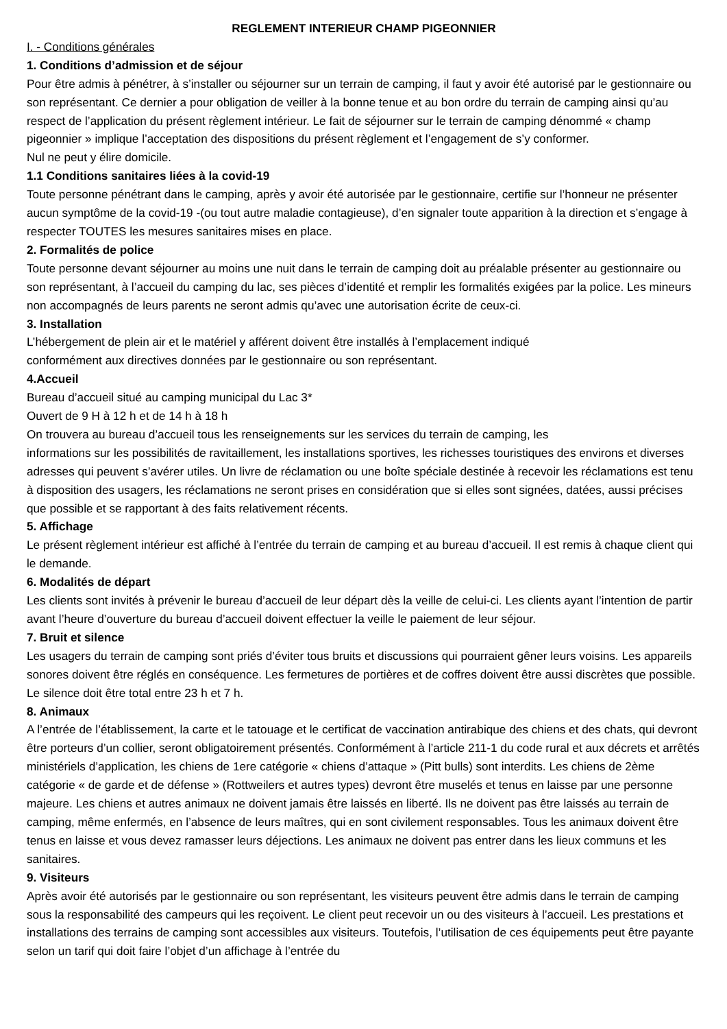REGLEMENT INTERIEUR CHAMP PIGEONNIER
I. - Conditions générales
1. Conditions d’admission et de séjour
Pour être admis à pénétrer, à s’installer ou séjourner sur un terrain de camping, il faut y avoir été autorisé par le gestionnaire ou son représentant. Ce dernier a pour obligation de veiller à la bonne tenue et au bon ordre du terrain de camping ainsi qu’au respect de l’application du présent règlement intérieur. Le fait de séjourner sur le terrain de camping dénommé « champ pigeonnier » implique l’acceptation des dispositions du présent règlement et l’engagement de s’y conformer.
Nul ne peut y élire domicile.
1.1 Conditions sanitaires liées à la covid-19
Toute personne pénétrant dans le camping, après y avoir été autorisée par le gestionnaire, certifie sur l’honneur ne présenter aucun symptôme de la covid-19 -(ou tout autre maladie contagieuse), d’en signaler toute apparition à la direction et s’engage à respecter TOUTES les mesures sanitaires mises en place.
2. Formalités de police
Toute personne devant séjourner au moins une nuit dans le terrain de camping doit au préalable présenter au gestionnaire ou son représentant, à l’accueil du camping du lac, ses pièces d’identité et remplir les formalités exigées par la police. Les mineurs non accompagnés de leurs parents ne seront admis qu’avec une autorisation écrite de ceux-ci.
3. Installation
L’hébergement de plein air et le matériel y afférent doivent être installés à l’emplacement indiqué
conformément aux directives données par le gestionnaire ou son représentant.
4.Accueil
Bureau d’accueil situé au camping municipal du Lac 3*
Ouvert de 9 H à 12 h et de 14 h à 18 h
On trouvera au bureau d’accueil tous les renseignements sur les services du terrain de camping, les
informations sur les possibilités de ravitaillement, les installations sportives, les richesses touristiques des environs et diverses adresses qui peuvent s’avérer utiles. Un livre de réclamation ou une boîte spéciale destinée à recevoir les réclamations est tenu à disposition des usagers, les réclamations ne seront prises en considération que si elles sont signées, datées, aussi précises que possible et se rapportant à des faits relativement récents.
5. Affichage
Le présent règlement intérieur est affiché à l’entrée du terrain de camping et au bureau d’accueil. Il est remis à chaque client qui le demande.
6. Modalités de départ
Les clients sont invités à prévenir le bureau d’accueil de leur départ dès la veille de celui-ci. Les clients ayant l’intention de partir avant l’heure d’ouverture du bureau d’accueil doivent effectuer la veille le paiement de leur séjour.
7. Bruit et silence
Les usagers du terrain de camping sont priés d’éviter tous bruits et discussions qui pourraient gêner leurs voisins. Les appareils sonores doivent être réglés en conséquence. Les fermetures de portières et de coffres doivent être aussi discrètes que possible. Le silence doit être total entre 23 h et 7 h.
8. Animaux
A l’entrée de l’établissement, la carte et le tatouage et le certificat de vaccination antirabique des chiens et des chats, qui devront être porteurs d’un collier, seront obligatoirement présentés. Conformément à l’article 211-1 du code rural et aux décrets et arrêtés ministériels d’application, les chiens de 1ere catégorie « chiens d’attaque » (Pitt bulls) sont interdits. Les chiens de 2ème catégorie « de garde et de défense » (Rottweilers et autres types) devront être muselés et tenus en laisse par une personne majeure. Les chiens et autres animaux ne doivent jamais être laissés en liberté. Ils ne doivent pas être laissés au terrain de camping, même enfermés, en l’absence de leurs maîtres, qui en sont civilement responsables. Tous les animaux doivent être tenus en laisse et vous devez ramasser leurs déjections. Les animaux ne doivent pas entrer dans les lieux communs et les sanitaires.
9. Visiteurs
Après avoir été autorisés par le gestionnaire ou son représentant, les visiteurs peuvent être admis dans le terrain de camping sous la responsabilité des campeurs qui les reçoivent. Le client peut recevoir un ou des visiteurs à l’accueil. Les prestations et installations des terrains de camping sont accessibles aux visiteurs. Toutefois, l’utilisation de ces équipements peut être payante selon un tarif qui doit faire l’objet d’un affichage à l’entrée du